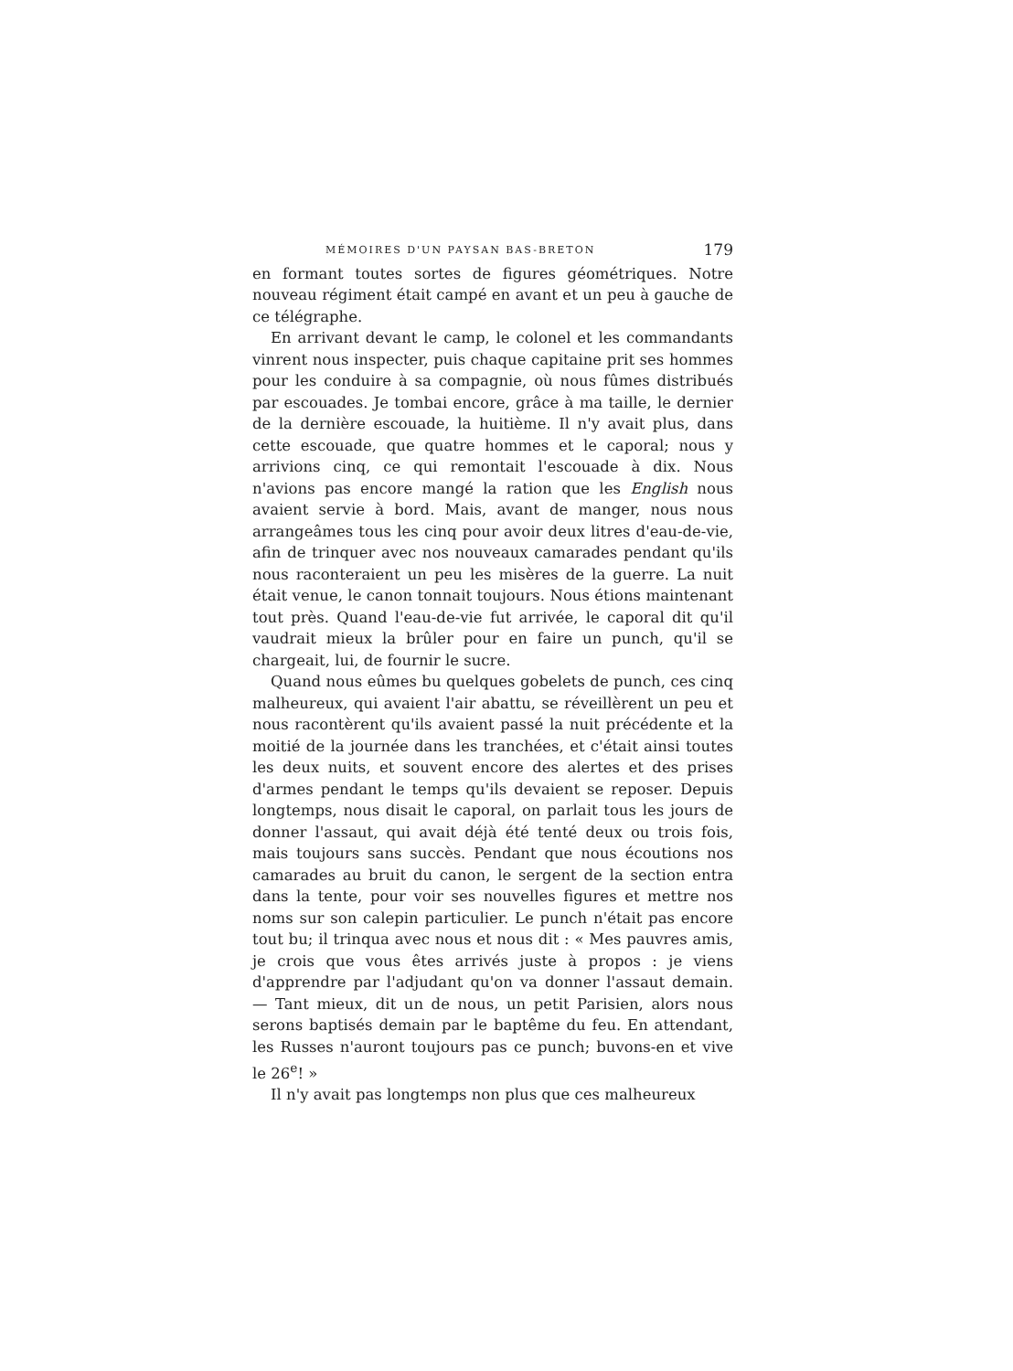MÉMOIRES D'UN PAYSAN BAS-BRETON 179
en formant toutes sortes de figures géométriques. Notre nouveau régiment était campé en avant et un peu à gauche de ce télégraphe.
En arrivant devant le camp, le colonel et les commandants vinrent nous inspecter, puis chaque capitaine prit ses hommes pour les conduire à sa compagnie, où nous fûmes distribués par escouades. Je tombai encore, grâce à ma taille, le dernier de la dernière escouade, la huitième. Il n'y avait plus, dans cette escouade, que quatre hommes et le caporal; nous y arrivions cinq, ce qui remontait l'escouade à dix. Nous n'avions pas encore mangé la ration que les English nous avaient servie à bord. Mais, avant de manger, nous nous arrangeâmes tous les cinq pour avoir deux litres d'eau-de-vie, afin de trinquer avec nos nouveaux camarades pendant qu'ils nous raconteraient un peu les misères de la guerre. La nuit était venue, le canon tonnait toujours. Nous étions maintenant tout près. Quand l'eau-de-vie fut arrivée, le caporal dit qu'il vaudrait mieux la brûler pour en faire un punch, qu'il se chargeait, lui, de fournir le sucre.
Quand nous eûmes bu quelques gobelets de punch, ces cinq malheureux, qui avaient l'air abattu, se réveillèrent un peu et nous racontèrent qu'ils avaient passé la nuit précédente et la moitié de la journée dans les tranchées, et c'était ainsi toutes les deux nuits, et souvent encore des alertes et des prises d'armes pendant le temps qu'ils devaient se reposer. Depuis longtemps, nous disait le caporal, on parlait tous les jours de donner l'assaut, qui avait déjà été tenté deux ou trois fois, mais toujours sans succès. Pendant que nous écoutions nos camarades au bruit du canon, le sergent de la section entra dans la tente, pour voir ses nouvelles figures et mettre nos noms sur son calepin particulier. Le punch n'était pas encore tout bu; il trinqua avec nous et nous dit : « Mes pauvres amis, je crois que vous êtes arrivés juste à propos : je viens d'apprendre par l'adjudant qu'on va donner l'assaut demain. — Tant mieux, dit un de nous, un petit Parisien, alors nous serons baptisés demain par le baptême du feu. En attendant, les Russes n'auront toujours pas ce punch; buvons-en et vive le 26<sup>e</sup>! »
Il n'y avait pas longtemps non plus que ces malheureux